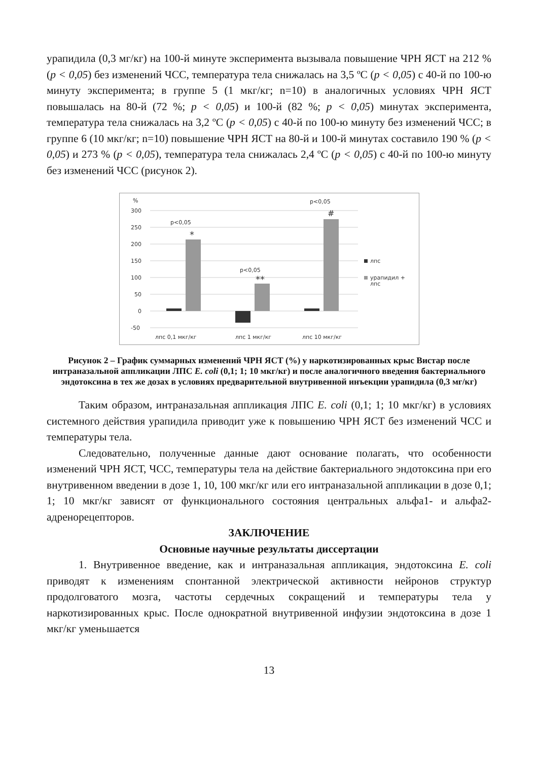урапидила (0,3 мг/кг) на 100-й минуте эксперимента вызывала повышение ЧРН ЯСТ на 212 % (p < 0,05) без изменений ЧСС, температура тела снижалась на 3,5 ºС (p < 0,05) с 40-й по 100-ю минуту эксперимента; в группе 5 (1 мкг/кг; n=10) в аналогичных условиях ЧРН ЯСТ повышалась на 80-й (72 %; p < 0,05) и 100-й (82 %; p < 0,05) минутах эксперимента, температура тела снижалась на 3,2 ºС (p < 0,05) с 40-й по 100-ю минуту без изменений ЧСС; в группе 6 (10 мкг/кг; n=10) повышение ЧРН ЯСТ на 80-й и 100-й минутах составило 190 % (p < 0,05) и 273 % (p < 0,05), температура тела снижалась 2,4 ºС (p < 0,05) с 40-й по 100-ю минуту без изменений ЧСС (рисунок 2).
%
300
250
200
150
100
50
0
-50
p<0,05
*
p<0,05
**
p<0,05
#
лпс
урапидил +
лпс
лпс 0,1 мкг/кг
лпс 1 мкг/кг
лпс 10 мкг/кг
Рисунок 2 – График суммарных изменений ЧРН ЯСТ (%) у наркотизированных крыс Вистар после интраназальной аппликации ЛПС E. coli (0,1; 1; 10 мкг/кг) и после аналогичного введения бактериального эндотоксина в тех же дозах в условиях предварительной внутривенной инъекции урапидила (0,3 мг/кг)
Таким образом, интраназальная аппликация ЛПС E. coli (0,1; 1; 10 мкг/кг) в условиях системного действия урапидила приводит уже к повышению ЧРН ЯСТ без изменений ЧСС и температуры тела.
Следовательно, полученные данные дают основание полагать, что особенности изменений ЧРН ЯСТ, ЧСС, температуры тела на действие бактериального эндотоксина при его внутривенном введении в дозе 1, 10, 100 мкг/кг или его интраназальной аппликации в дозе 0,1; 1; 10 мкг/кг зависят от функционального состояния центральных альфа1- и альфа2-адренорецепторов.
ЗАКЛЮЧЕНИЕ
Основные научные результаты диссертации
1. Внутривенное введение, как и интраназальная аппликация, эндотоксина E. coli приводят к изменениям спонтанной электрической активности нейронов структур продолговатого мозга, частоты сердечных сокращений и температуры тела у наркотизированных крыс. После однократной внутривенной инфузии эндотоксина в дозе 1 мкг/кг уменьшается
13